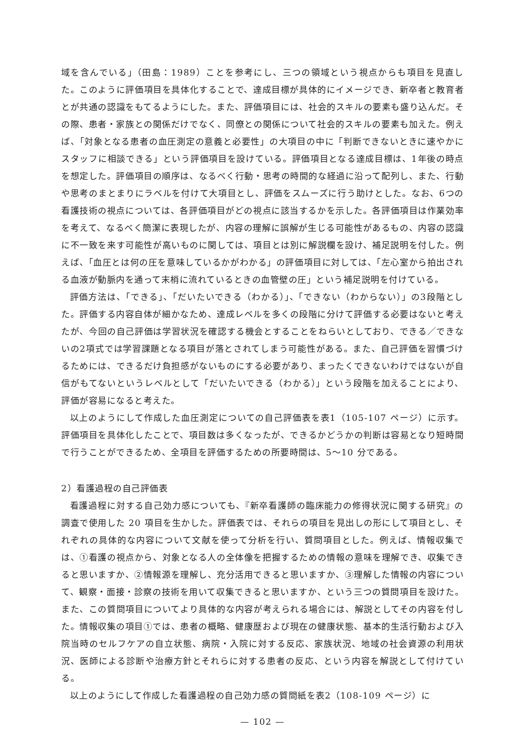域を含んでいる」（田島：1989）ことを参考にし、三つの領域という視点からも項目を見直した。このように評価項目を具体化することで、達成目標が具体的にイメージでき、新卒者と教育者とが共通の認識をもてるようにした。また、評価項目には、社会的スキルの要素も盛り込んだ。その際、患者・家族との関係だけでなく、同僚との関係について社会的スキルの要素も加えた。例えば、「対象となる患者の血圧測定の意義と必要性」の大項目の中に「判断できないときに速やかにスタッフに相談できる」という評価項目を設けている。評価項目となる達成目標は、1年後の時点を想定した。評価項目の順序は、なるべく行動・思考の時間的な経過に沿って配列し、また、行動や思考のまとまりにラベルを付けて大項目とし、評価をスムーズに行う助けとした。なお、6つの看護技術の視点については、各評価項目がどの視点に該当するかを示した。各評価項目は作業効率を考えて、なるべく簡潔に表現したが、内容の理解に誤解が生じる可能性があるもの、内容の認識に不一致を来す可能性が高いものに関しては、項目とは別に解説欄を設け、補足説明を付した。例えば、「血圧とは何の圧を意味しているかがわかる」の評価項目に対しては、「左心室から拍出される血液が動脈内を通って末梢に流れているときの血管壁の圧」という補足説明を付けている。
評価方法は、「できる」、「だいたいできる（わかる）」、「できない（わからない）」の3段階とした。評価する内容自体が細かなため、達成レベルを多くの段階に分けて評価する必要はないと考えたが、今回の自己評価は学習状況を確認する機会とすることをねらいとしており、できる／できないの2項式では学習課題となる項目が落とされてしまう可能性がある。また、自己評価を習慣づけるためには、できるだけ負担感がないものにする必要があり、まったくできないわけではないが自信がもてないというレベルとして「だいたいできる（わかる）」という段階を加えることにより、評価が容易になると考えた。
以上のようにして作成した血圧測定についての自己評価表を表1（105-107 ページ）に示す。評価項目を具体化したことで、項目数は多くなったが、できるかどうかの判断は容易となり短時間で行うことができるため、全項目を評価するための所要時間は、5〜10 分である。
2）看護過程の自己評価表
看護過程に対する自己効力感についても、『新卒看護師の臨床能力の修得状況に関する研究』の調査で使用した 20 項目を生かした。評価表では、それらの項目を見出しの形にして項目とし、それぞれの具体的な内容について文献を使って分析を行い、質問項目とした。例えば、情報収集では、①看護の視点から、対象となる人の全体像を把握するための情報の意味を理解でき、収集できると思いますか、②情報源を理解し、充分活用できると思いますか、③理解した情報の内容について、観察・面接・診察の技術を用いて収集できると思いますか、という三つの質問項目を設けた。また、この質問項目についてより具体的な内容が考えられる場合には、解説としてその内容を付した。情報収集の項目①では、患者の概略、健康歴および現在の健康状態、基本的生活行動および入院当時のセルフケアの自立状態、病院・入院に対する反応、家族状況、地域の社会資源の利用状況、医師による診断や治療方針とそれらに対する患者の反応、という内容を解説として付けている。
以上のようにして作成した看護過程の自己効力感の質問紙を表2（108-109 ページ）に
— 102 —